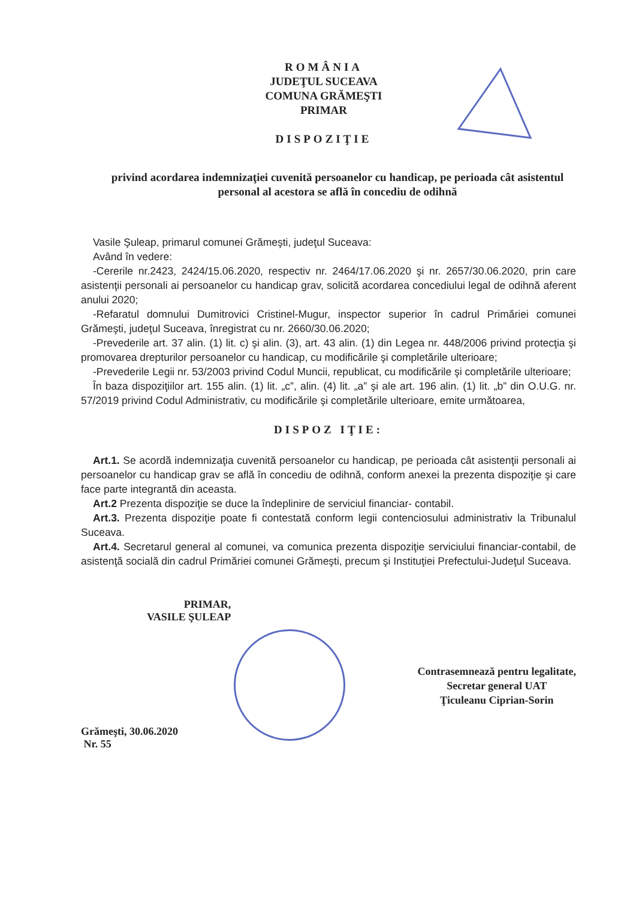ROMÂNIA
JUDEŢUL SUCEAVA
COMUNA GRĂMEŞTI
PRIMAR
DISPOZIŢIE
privind acordarea indemnizaţiei cuvenită persoanelor cu handicap, pe perioada cât asistentul personal al acestora se află în concediu de odihnă
Vasile Şuleap, primarul comunei Grămeşti, judeţul Suceava:
Având în vedere:
-Cererile nr.2423, 2424/15.06.2020, respectiv nr. 2464/17.06.2020 şi nr. 2657/30.06.2020, prin care asistenţii personali ai persoanelor cu handicap grav, solicită acordarea concediului legal de odihnă aferent anului 2020;
-Refaratul domnului Dumitrovici Cristinel-Mugur, inspector superior în cadrul Primăriei comunei Grămeşti, judeţul Suceava, înregistrat cu nr. 2660/30.06.2020;
-Prevederile art. 37 alin. (1) lit. c) şi alin. (3), art. 43 alin. (1) din Legea nr. 448/2006 privind protecţia şi promovarea drepturilor persoanelor cu handicap, cu modificările şi completările ulterioare;
-Prevederile Legii nr. 53/2003 privind Codul Muncii, republicat, cu modificările şi completările ulterioare;
În baza dispoziţiilor art. 155 alin. (1) lit. „c”, alin. (4) lit. „a” şi ale art. 196 alin. (1) lit. „b” din O.U.G. nr. 57/2019 privind Codul Administrativ, cu modificările şi completările ulterioare, emite următoarea,
DISPOZ IŢIE:
Art.1. Se acordă indemnizaţia cuvenită persoanelor cu handicap, pe perioada cât asistenţii personali ai persoanelor cu handicap grav se află în concediu de odihnă, conform anexei la prezenta dispoziţie şi care face parte integrantă din aceasta.
Art.2 Prezenta dispoziţie se duce la îndeplinire de serviciul financiar- contabil.
Art.3. Prezenta dispoziţie poate fi contestată conform legii contenciosului administrativ la Tribunalul Suceava.
Art.4. Secretarul general al comunei, va comunica prezenta dispoziţie serviciului financiar-contabil, de asistenţă socială din cadrul Primăriei comunei Grămeşti, precum şi Instituţiei Prefectului-Judeţul Suceava.
PRIMAR,
VASILE ŞULEAP
Grămeşti, 30.06.2020
Nr. 55
Contrasemnează pentru legalitate,
Secretar general UAT
Ţiculeanu Ciprian-Sorin